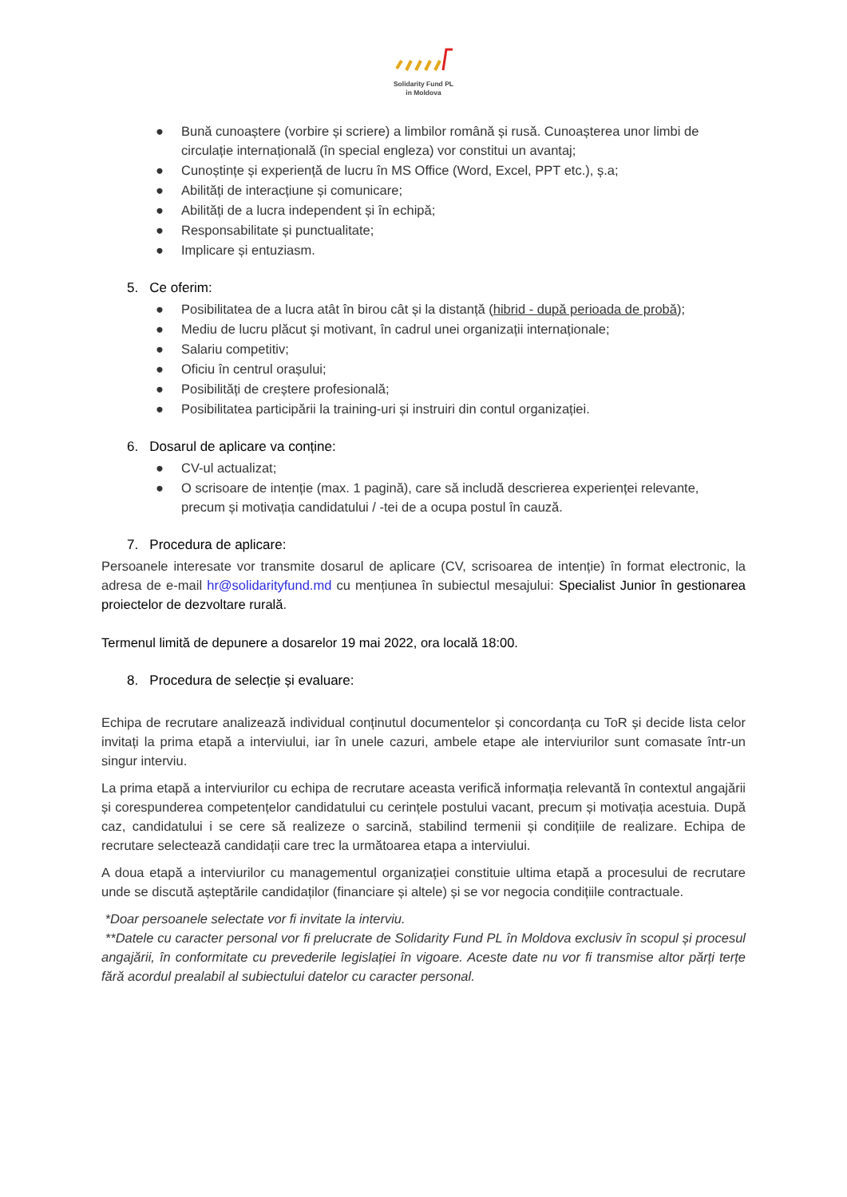Solidarity Fund PL
in Moldova
● Bună cunoaștere (vorbire și scriere) a limbilor română și rusă. Cunoașterea unor limbi de circulație internațională (în special engleza) vor constitui un avantaj;
● Cunoștințe și experiență de lucru în MS Office (Word, Excel, PPT etc.), ș.a;
● Abilități de interacțiune și comunicare;
● Abilități de a lucra independent și în echipă;
● Responsabilitate și punctualitate;
● Implicare și entuziasm.
5. Ce oferim:
● Posibilitatea de a lucra atât în birou cât și la distanță (hibrid - după perioada de probă);
● Mediu de lucru plăcut şi motivant, în cadrul unei organizații internaționale;
● Salariu competitiv;
● Oficiu în centrul orașului;
● Posibilități de creștere profesională;
● Posibilitatea participării la training-uri și instruiri din contul organizației.
6. Dosarul de aplicare va conține:
● CV-ul actualizat;
● O scrisoare de intenție (max. 1 pagină), care să includă descrierea experienței relevante, precum și motivația candidatului / -tei de a ocupa postul în cauză.
7. Procedura de aplicare:
Persoanele interesate vor transmite dosarul de aplicare (CV, scrisoarea de intenție) în format electronic, la adresa de e-mail hr@solidarityfund.md cu mențiunea în subiectul mesajului: Specialist Junior în gestionarea proiectelor de dezvoltare rurală.
Termenul limită de depunere a dosarelor 19 mai 2022, ora locală 18:00.
8. Procedura de selecție și evaluare:
Echipa de recrutare analizează individual conținutul documentelor și concordanța cu ToR și decide lista celor invitați la prima etapă a interviului, iar în unele cazuri, ambele etape ale interviurilor sunt comasate într-un singur interviu.
La prima etapă a interviurilor cu echipa de recrutare aceasta verifică informația relevantă în contextul angajării și corespunderea competențelor candidatului cu cerințele postului vacant, precum și motivația acestuia. După caz, candidatului i se cere să realizeze o sarcină, stabilind termenii și condițiile de realizare. Echipa de recrutare selectează candidații care trec la următoarea etapa a interviului.
A doua etapă a interviurilor cu managementul organizației constituie ultima etapă a procesului de recrutare unde se discută așteptările candidaților (financiare și altele) și se vor negocia condițiile contractuale.
*Doar persoanele selectate vor fi invitate la interviu.
**Datele cu caracter personal vor fi prelucrate de Solidarity Fund PL în Moldova exclusiv în scopul și procesul angajării, în conformitate cu prevederile legislației în vigoare. Aceste date nu vor fi transmise altor părți terțe fără acordul prealabil al subiectului datelor cu caracter personal.